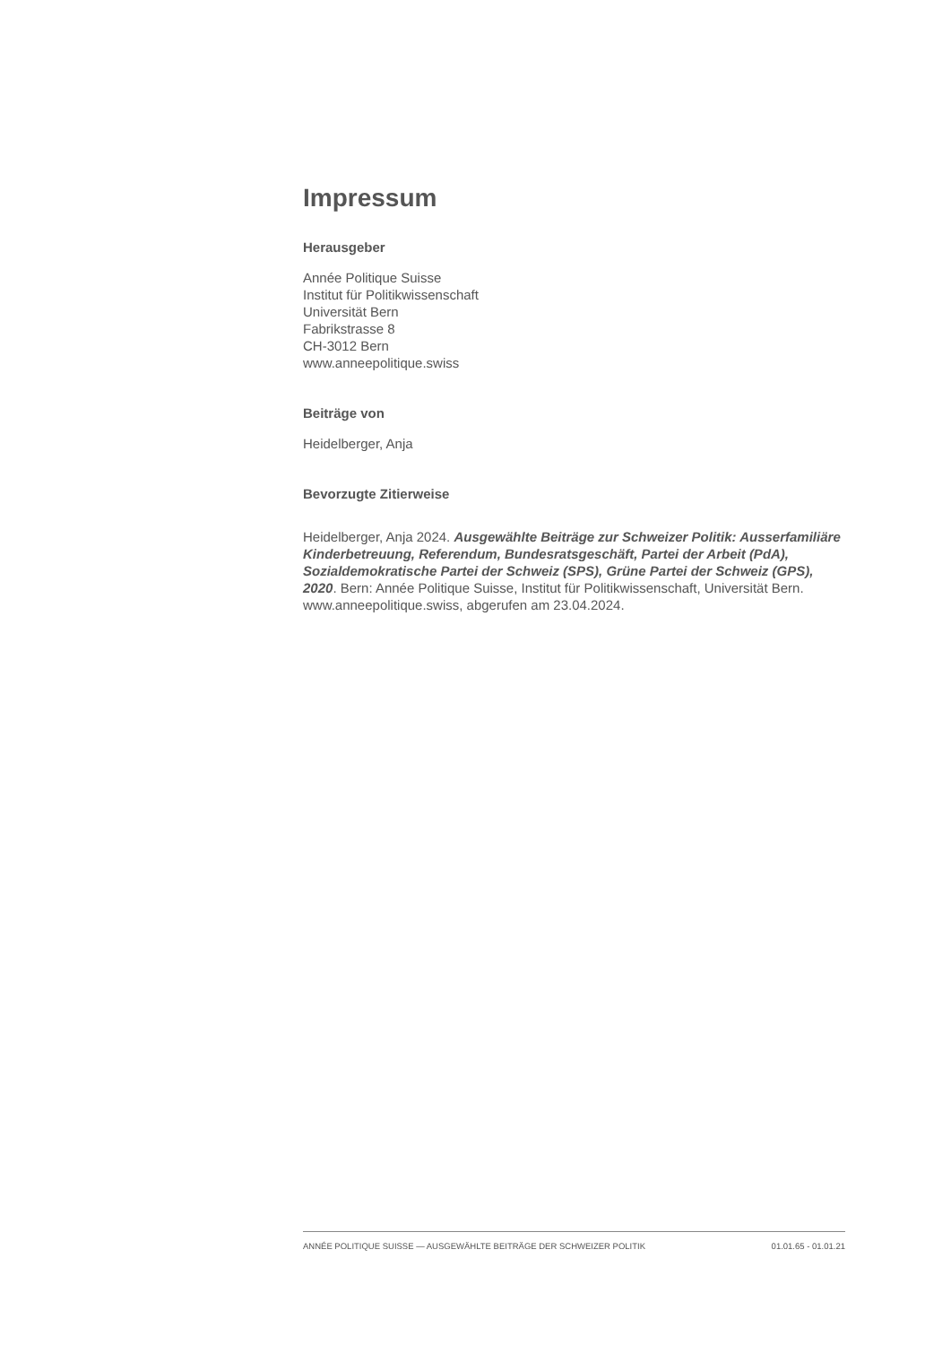Impressum
Herausgeber
Année Politique Suisse
Institut für Politikwissenschaft
Universität Bern
Fabrikstrasse 8
CH-3012 Bern
www.anneepolitique.swiss
Beiträge von
Heidelberger, Anja
Bevorzugte Zitierweise
Heidelberger, Anja 2024. Ausgewählte Beiträge zur Schweizer Politik: Ausserfamiliäre Kinderbetreuung, Referendum, Bundesratsgeschäft, Partei der Arbeit (PdA), Sozialdemokratische Partei der Schweiz (SPS), Grüne Partei der Schweiz (GPS), 2020. Bern: Année Politique Suisse, Institut für Politikwissenschaft, Universität Bern. www.anneepolitique.swiss, abgerufen am 23.04.2024.
ANNÉE POLITIQUE SUISSE — AUSGEWÄHLTE BEITRÄGE DER SCHWEIZER POLITIK 01.01.65 - 01.01.21